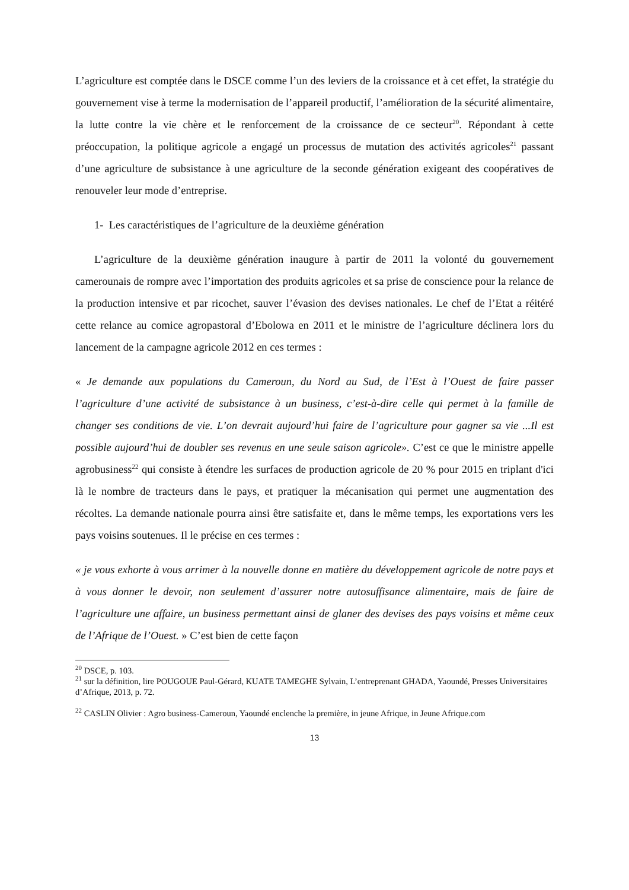L’agriculture est comptée dans le DSCE comme l’un des leviers de la croissance et à cet effet, la stratégie du gouvernement vise à terme la modernisation de l’appareil productif, l’amélioration de la sécurité alimentaire, la lutte contre la vie chère et le renforcement de la croissance de ce secteur<sup>20</sup>. Répondant à cette préoccupation, la politique agricole a engagé un processus de mutation des activités agricoles<sup>21</sup> passant d’une agriculture de subsistance à une agriculture de la seconde génération exigeant des coopératives de renouveler leur mode d’entreprise.
1- Les caractéristiques de l’agriculture de la deuxième génération
L’agriculture de la deuxième génération inaugure à partir de 2011 la volonté du gouvernement camerounais de rompre avec l’importation des produits agricoles et sa prise de conscience pour la relance de la production intensive et par ricochet, sauver l’évasion des devises nationales. Le chef de l’Etat a réitéré cette relance au comice agropastoral d’Ebolowa en 2011 et le ministre de l’agriculture déclinera lors du lancement de la campagne agricole 2012 en ces termes :
« Je demande aux populations du Cameroun, du Nord au Sud, de l’Est à l’Ouest de faire passer l’agriculture d’une activité de subsistance à un business, c’est-à-dire celle qui permet à la famille de changer ses conditions de vie. L’on devrait aujourd’hui faire de l’agriculture pour gagner sa vie ...Il est possible aujourd’hui de doubler ses revenus en une seule saison agricole». C’est ce que le ministre appelle agrobusiness<sup>22</sup> qui consiste à étendre les surfaces de production agricole de 20 % pour 2015 en triplant d'ici là le nombre de tracteurs dans le pays, et pratiquer la mécanisation qui permet une augmentation des récoltes. La demande nationale pourra ainsi être satisfaite et, dans le même temps, les exportations vers les pays voisins soutenues. Il le précise en ces termes :
« je vous exhorte à vous arrimer à la nouvelle donne en matière du développement agricole de notre pays et à vous donner le devoir, non seulement d’assurer notre autosuffisance alimentaire, mais de faire de l’agriculture une affaire, un business permettant ainsi de glaner des devises des pays voisins et même ceux de l’Afrique de l’Ouest. » C’est bien de cette façon
<sup>20</sup> DSCE, p. 103.
<sup>21</sup> sur la définition, lire POUGOUE Paul-Gérard, KUATE TAMEGHE Sylvain, L’entreprenant GHADA, Yaoundé, Presses Universitaires d’Afrique, 2013, p. 72.
<sup>22</sup> CASLIN Olivier : Agro business-Cameroun, Yaoundé enclenche la première, in jeune Afrique, in Jeune Afrique.com
13